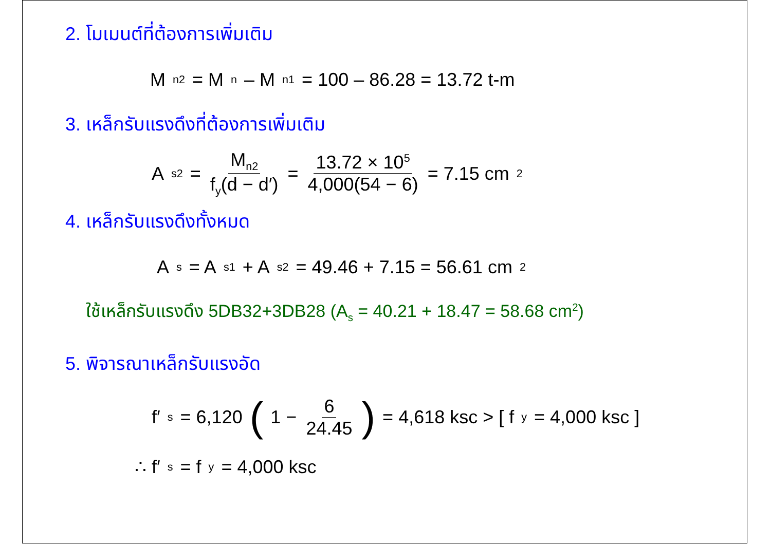2. โมเมนต์ที่ต้องการเพิ่มเติม
M<sub>n2</sub> = M<sub>n</sub> – M<sub>n1</sub> = 100 – 86.28 = 13.72 t-m
3. เหล็กรับแรงดึงที่ต้องการเพิ่มเติม
A<sub>s2</sub> = M<sub>n2</sub> f<sub>y</sub>(d − d′) = 13.72 × 10<sup>5</sup> 4,000(54 − 6) = 7.15 cm<sup>2</sup>
4. เหล็กรับแรงดึงทั้งหมด
A<sub>s</sub> = A<sub>s1</sub> + A<sub>s2</sub> = 49.46 + 7.15 = 56.61 cm<sup>2</sup>
ใช้เหล็กรับแรงดึง 5DB32+3DB28 (A<sub>s</sub> = 40.21 + 18.47 = 58.68 cm<sup>2</sup>)
5. พิจารณาเหล็กรับแรงอัด
f′<sub>s</sub> = 6,120 (1 − 6 24.45) = 4,618 ksc > [ f<sub>y</sub> = 4,000 ksc ]
∴ f′<sub>s</sub> = f<sub>y</sub> = 4,000 ksc